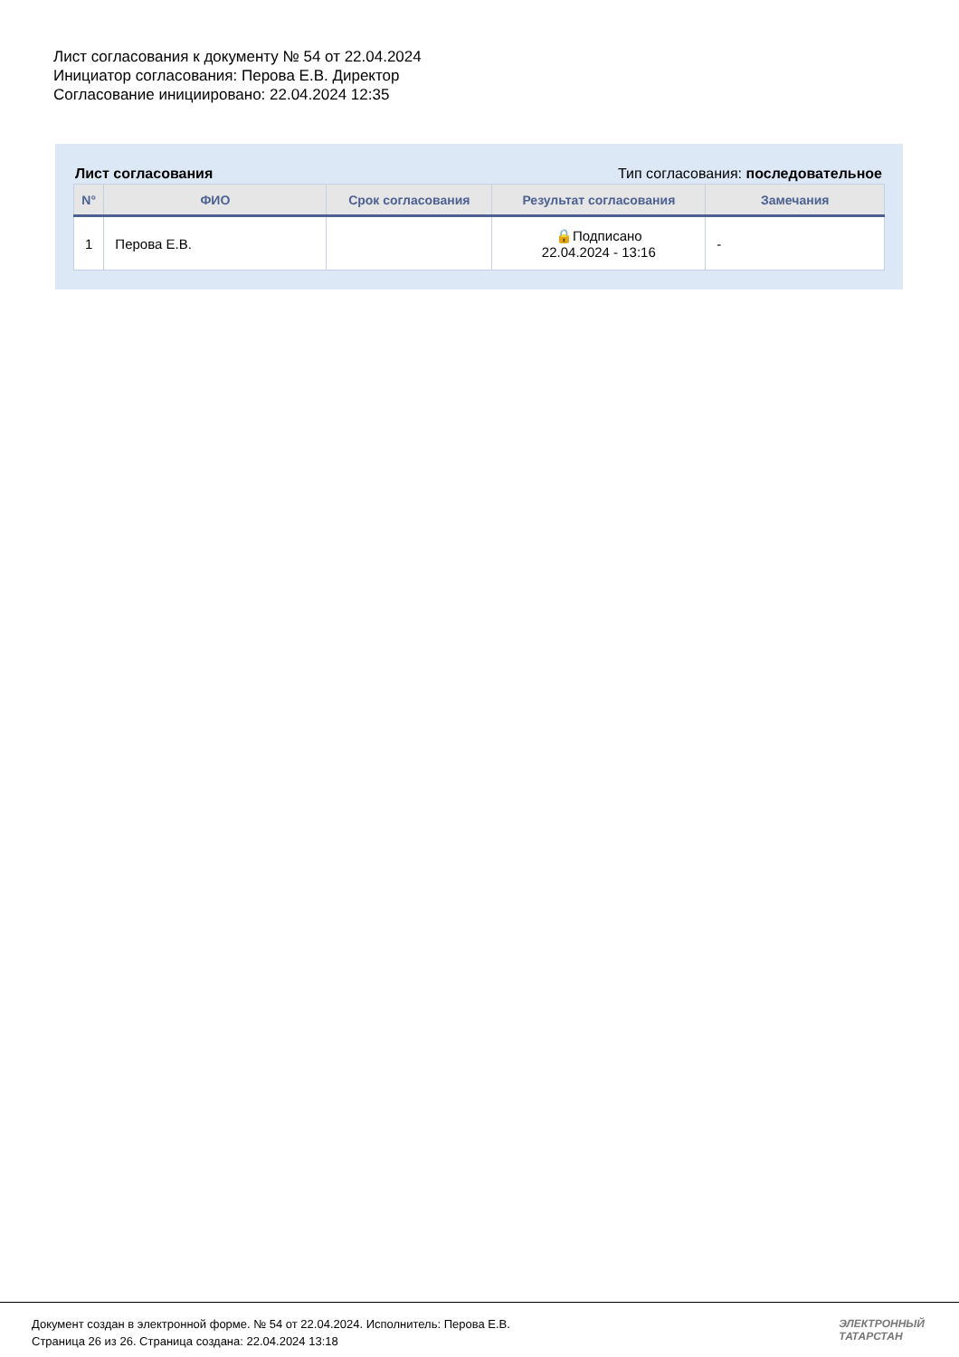Лист согласования к документу № 54 от 22.04.2024
Инициатор согласования: Перова Е.В. Директор
Согласование инициировано: 22.04.2024 12:35
Лист согласования Тип согласования: последовательное
| N° | ФИО | Срок согласования | Результат согласования | Замечания |
| --- | --- | --- | --- | --- |
| 1 | Перова Е.В. | | 🔒Подписано 22.04.2024 - 13:16 | - |
Документ создан в электронной форме. № 54 от 22.04.2024. Исполнитель: Перова Е.В.
Страница 26 из 26. Страница создана: 22.04.2024 13:18
ЭЛЕКТРОННЫЙ
ТАТАРСТАН